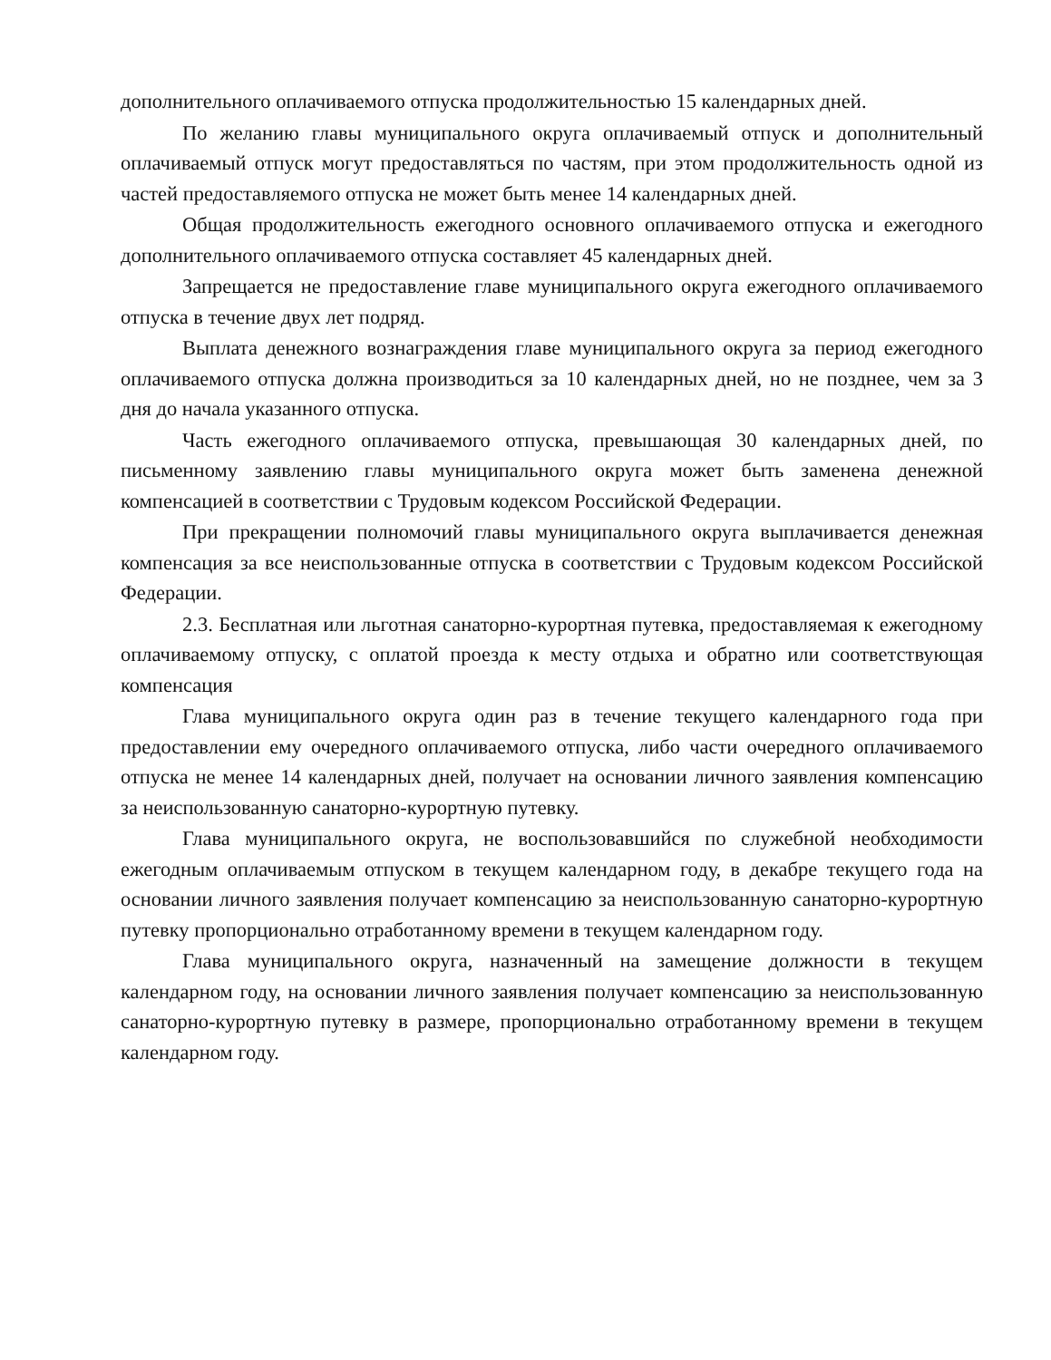дополнительного оплачиваемого отпуска продолжительностью 15 календарных дней.
По желанию главы муниципального округа оплачиваемый отпуск и дополнительный оплачиваемый отпуск могут предоставляться по частям, при этом продолжительность одной из частей предоставляемого отпуска не может быть менее 14 календарных дней.
Общая продолжительность ежегодного основного оплачиваемого отпуска и ежегодного дополнительного оплачиваемого отпуска составляет 45 календарных дней.
Запрещается не предоставление главе муниципального округа ежегодного оплачиваемого отпуска в течение двух лет подряд.
Выплата денежного вознаграждения главе муниципального округа за период ежегодного оплачиваемого отпуска должна производиться за 10 календарных дней, но не позднее, чем за 3 дня до начала указанного отпуска.
Часть ежегодного оплачиваемого отпуска, превышающая 30 календарных дней, по письменному заявлению главы муниципального округа может быть заменена денежной компенсацией в соответствии с Трудовым кодексом Российской Федерации.
При прекращении полномочий главы муниципального округа выплачивается денежная компенсация за все неиспользованные отпуска в соответствии с Трудовым кодексом Российской Федерации.
2.3. Бесплатная или льготная санаторно-курортная путевка, предоставляемая к ежегодному оплачиваемому отпуску, с оплатой проезда к месту отдыха и обратно или соответствующая компенсация
Глава муниципального округа один раз в течение текущего календарного года при предоставлении ему очередного оплачиваемого отпуска, либо части очередного оплачиваемого отпуска не менее 14 календарных дней, получает на основании личного заявления компенсацию за неиспользованную санаторно-курортную путевку.
Глава муниципального округа, не воспользовавшийся по служебной необходимости ежегодным оплачиваемым отпуском в текущем календарном году, в декабре текущего года на основании личного заявления получает компенсацию за неиспользованную санаторно-курортную путевку пропорционально отработанному времени в текущем календарном году.
Глава муниципального округа, назначенный на замещение должности в текущем календарном году, на основании личного заявления получает компенсацию за неиспользованную санаторно-курортную путевку в размере, пропорционально отработанному времени в текущем календарном году.